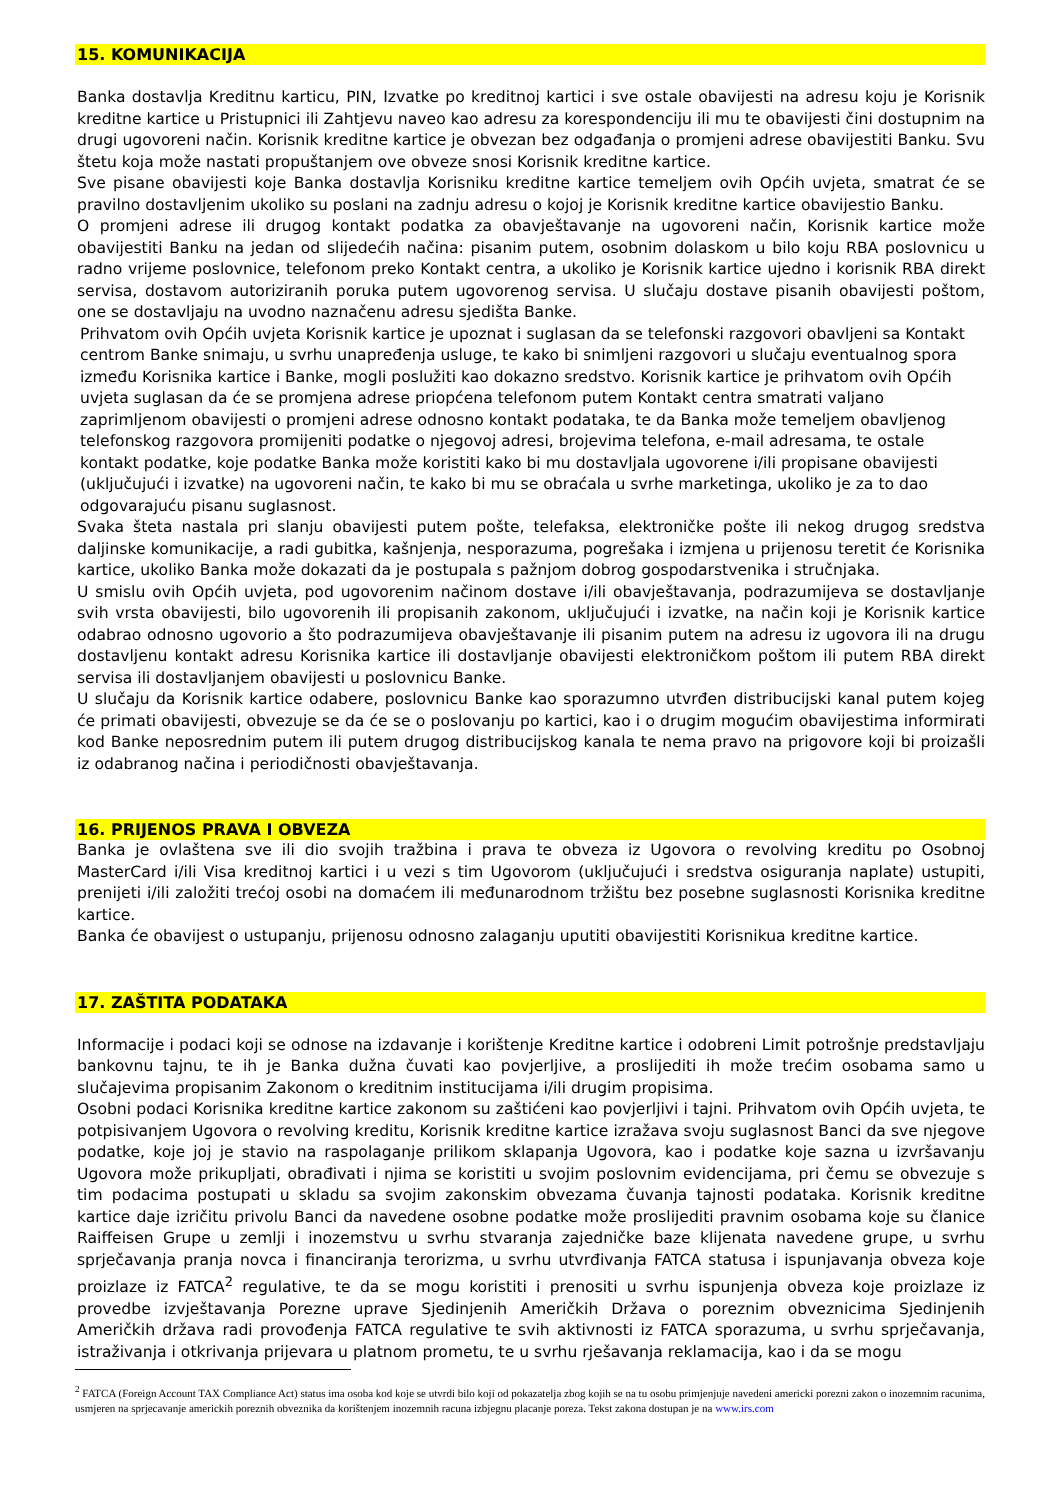15. KOMUNIKACIJA
Banka dostavlja Kreditnu karticu, PIN, Izvatke po kreditnoj kartici i sve ostale obavijesti na adresu koju je Korisnik kreditne kartice u Pristupnici ili Zahtjevu naveo kao adresu za korespondenciju ili mu te obavijesti čini dostupnim na drugi ugovoreni način. Korisnik kreditne kartice je obvezan bez odgađanja o promjeni adrese obavijestiti Banku. Svu štetu koja može nastati propuštanjem ove obveze snosi Korisnik kreditne kartice.
Sve pisane obavijesti koje Banka dostavlja Korisniku kreditne kartice temeljem ovih Općih uvjeta, smatrat će se pravilno dostavljenim ukoliko su poslani na zadnju adresu o kojoj je Korisnik kreditne kartice obavijestio Banku.
O promjeni adrese ili drugog kontakt podatka za obavještavanje na ugovoreni način, Korisnik kartice može obavijestiti Banku na jedan od slijedećih načina: pisanim putem, osobnim dolaskom u bilo koju RBA poslovnicu u radno vrijeme poslovnice, telefonom preko Kontakt centra, a ukoliko je Korisnik kartice ujedno i korisnik RBA direkt servisa, dostavom autoriziranih poruka putem ugovorenog servisa. U slučaju dostave pisanih obavijesti poštom, one se dostavljaju na uvodno naznačenu adresu sjedišta Banke.
Prihvatom ovih Općih uvjeta Korisnik kartice je upoznat i suglasan da se telefonski razgovori obavljeni sa Kontakt centrom Banke snimaju, u svrhu unapređenja usluge, te kako bi snimljeni razgovori u slučaju eventualnog spora između Korisnika kartice i Banke, mogli poslužiti kao dokazno sredstvo. Korisnik kartice je prihvatom ovih Općih uvjeta suglasan da će se promjena adrese priopćena telefonom putem Kontakt centra smatrati valjano zaprimljenom obavijesti o promjeni adrese odnosno kontakt podataka, te da Banka može temeljem obavljenog telefonskog razgovora promijeniti podatke o njegovoj adresi, brojevima telefona, e-mail adresama, te ostale kontakt podatke, koje podatke Banka može koristiti kako bi mu dostavljala ugovorene i/ili propisane obavijesti (uključujući i izvatke) na ugovoreni način, te kako bi mu se obraćala u svrhe marketinga, ukoliko je za to dao odgovarajuću pisanu suglasnost.
Svaka šteta nastala pri slanju obavijesti putem pošte, telefaksa, elektroničke pošte ili nekog drugog sredstva daljinske komunikacije, a radi gubitka, kašnjenja, nesporazuma, pogrešaka i izmjena u prijenosu teretit će Korisnika kartice, ukoliko Banka može dokazati da je postupala s pažnjom dobrog gospodarstvenika i stručnjaka.
U smislu ovih Općih uvjeta, pod ugovorenim načinom dostave i/ili obavještavanja, podrazumijeva se dostavljanje svih vrsta obavijesti, bilo ugovorenih ili propisanih zakonom, uključujući i izvatke, na način koji je Korisnik kartice odabrao odnosno ugovorio a što podrazumijeva obavještavanje ili pisanim putem na adresu iz ugovora ili na drugu dostavljenu kontakt adresu Korisnika kartice ili dostavljanje obavijesti elektroničkom poštom ili putem RBA direkt servisa ili dostavljanjem obavijesti u poslovnicu Banke.
U slučaju da Korisnik kartice odabere, poslovnicu Banke kao sporazumno utvrđen distribucijski kanal putem kojeg će primati obavijesti, obvezuje se da će se o poslovanju po kartici, kao i o drugim mogućim obavijestima informirati kod Banke neposrednim putem ili putem drugog distribucijskog kanala te nema pravo na prigovore koji bi proizašli iz odabranog načina i periodičnosti obavještavanja.
16. PRIJENOS PRAVA I OBVEZA
Banka je ovlaštena sve ili dio svojih tražbina i prava te obveza iz Ugovora o revolving kreditu po Osobnoj MasterCard i/ili Visa kreditnoj kartici i u vezi s tim Ugovorom (uključujući i sredstva osiguranja naplate) ustupiti, prenijeti i/ili založiti trećoj osobi na domaćem ili međunarodnom tržištu bez posebne suglasnosti Korisnika kreditne kartice.
Banka će obavijest o ustupanju, prijenosu odnosno zalaganju uputiti obavijestiti Korisnikua kreditne kartice.
17. ZAŠTITA PODATAKA
Informacije i podaci koji se odnose na izdavanje i korištenje Kreditne kartice i odobreni Limit potrošnje predstavljaju bankovnu tajnu, te ih je Banka dužna čuvati kao povjerljive, a proslijediti ih može trećim osobama samo u slučajevima propisanim Zakonom o kreditnim institucijama i/ili drugim propisima.
Osobni podaci Korisnika kreditne kartice zakonom su zaštićeni kao povjerljivi i tajni. Prihvatom ovih Općih uvjeta, te potpisivanjem Ugovora o revolving kreditu, Korisnik kreditne kartice izražava svoju suglasnost Banci da sve njegove podatke, koje joj je stavio na raspolaganje prilikom sklapanja Ugovora, kao i podatke koje sazna u izvršavanju Ugovora može prikupljati, obrađivati i njima se koristiti u svojim poslovnim evidencijama, pri čemu se obvezuje s tim podacima postupati u skladu sa svojim zakonskim obvezama čuvanja tajnosti podataka. Korisnik kreditne kartice daje izričitu privolu Banci da navedene osobne podatke može proslijediti pravnim osobama koje su članice Raiffeisen Grupe u zemlji i inozemstvu u svrhu stvaranja zajedničke baze klijenata navedene grupe, u svrhu sprječavanja pranja novca i financiranja terorizma, u svrhu utvrđivanja FATCA statusa i ispunjavanja obveza koje proizlaze iz FATCA<sup>2</sup> regulative, te da se mogu koristiti i prenositi u svrhu ispunjenja obveza koje proizlaze iz provedbe izvještavanja Porezne uprave Sjedinjenih Američkih Država o poreznim obveznicima Sjedinjenih Američkih država radi provođenja FATCA regulative te svih aktivnosti iz FATCA sporazuma, u svrhu sprječavanja, istraživanja i otkrivanja prijevara u platnom prometu, te u svrhu rješavanja reklamacija, kao i da se mogu
<sup>2</sup> FATCA (Foreign Account TAX Compliance Act) status ima osoba kod koje se utvrdi bilo koji od pokazatelja zbog kojih se na tu osobu primjenjuje navedeni americki porezni zakon o inozemnim racunima, usmjeren na sprjecavanje americkih poreznih obveznika da korištenjem inozemnih racuna izbjegnu placanje poreza. Tekst zakona dostupan je na www.irs.com